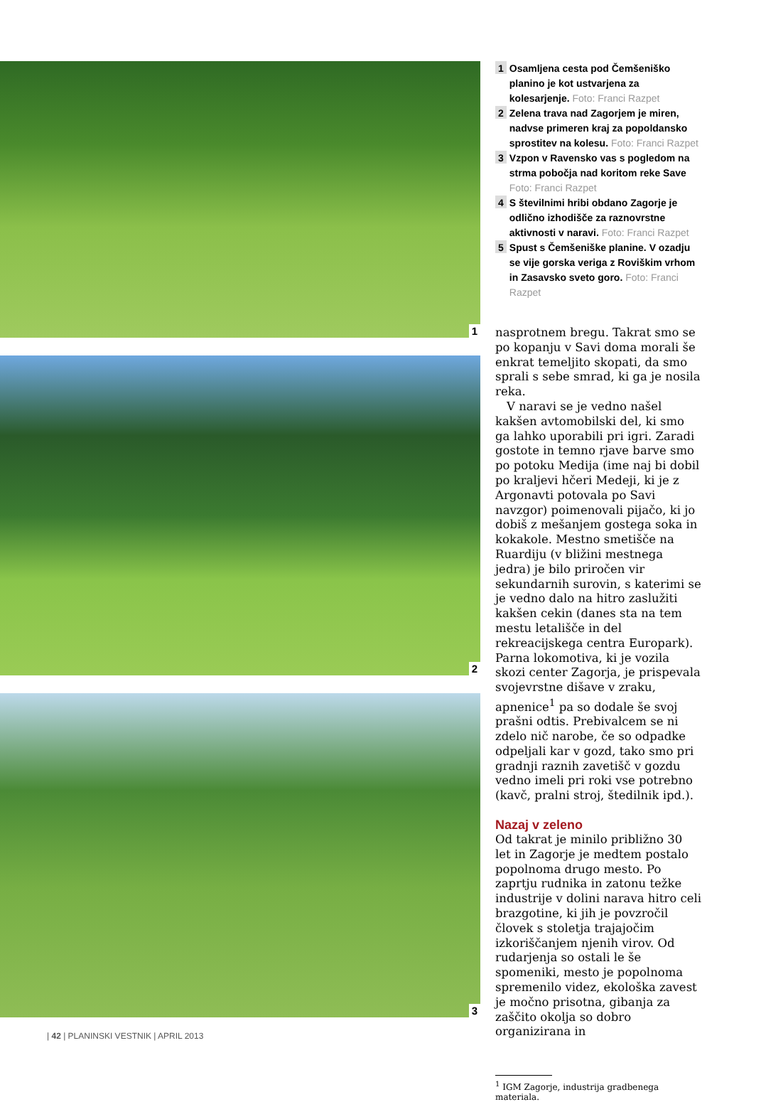1
2
3
1
Osamljena cesta pod Čemšeniško planino je kot ustvarjena za kolesarjenje. Foto: Franci Razpet
2
Zelena trava nad Zagorjem je miren, nadvse primeren kraj za popoldansko sprostitev na kolesu. Foto: Franci Razpet
3
Vzpon v Ravensko vas s pogledom na strma pobočja nad koritom reke Save Foto: Franci Razpet
4
S številnimi hribi obdano Zagorje je odlično izhodišče za raznovrstne aktivnosti v naravi. Foto: Franci Razpet
5
Spust s Čemšeniške planine. V ozadju se vije gorska veriga z Roviškim vrhom in Zasavsko sveto goro. Foto: Franci Razpet
nasprotnem bregu. Takrat smo se po kopanju v Savi doma morali še enkrat temeljito skopati, da smo sprali s sebe smrad, ki ga je nosila reka.
V naravi se je vedno našel kakšen avtomobilski del, ki smo ga lahko uporabili pri igri. Zaradi gostote in temno rjave barve smo po potoku Medija (ime naj bi dobil po kraljevi hčeri Medeji, ki je z Argonavti potovala po Savi navzgor) poimenovali pijačo, ki jo dobiš z mešanjem gostega soka in kokakole. Mestno smetišče na Ruardiju (v bližini mestnega jedra) je bilo priročen vir sekundarnih surovin, s katerimi se je vedno dalo na hitro zaslužiti kakšen cekin (danes sta na tem mestu letališče in del rekreacijskega centra Europark). Parna lokomotiva, ki je vozila skozi center Zagorja, je prispevala svojevrstne dišave v zraku, apnenice<sup>1</sup> pa so dodale še svoj prašni odtis. Prebivalcem se ni zdelo nič narobe, če so odpadke odpeljali kar v gozd, tako smo pri gradnji raznih zavetišč v gozdu vedno imeli pri roki vse potrebno (kavč, pralni stroj, štedilnik ipd.).
Nazaj v zeleno
Od takrat je minilo približno 30 let in Zagorje je medtem postalo popolnoma drugo mesto. Po zaprtju rudnika in zatonu težke industrije v dolini narava hitro celi brazgotine, ki jih je povzročil človek s stoletja trajajočim izkoriščanjem njenih virov. Od rudarjenja so ostali le še spomeniki, mesto je popolnoma spremenilo videz, ekološka zavest je močno prisotna, gibanja za zaščito okolja so dobro organizirana in
<sup>1</sup> IGM Zagorje, industrija gradbenega materiala.
| 42 | PLANINSKI VESTNIK | APRIL 2013